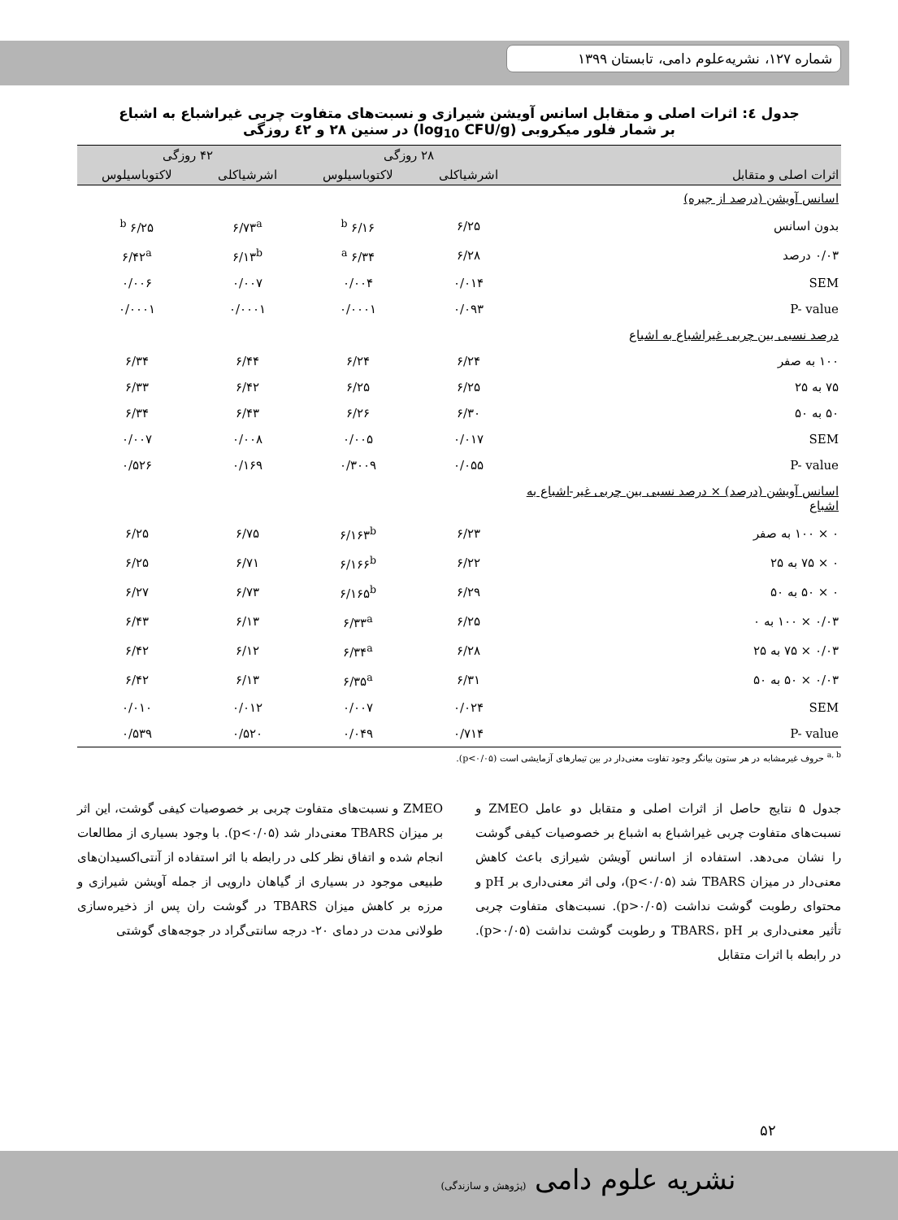شماره ۱۲۷، نشریه‌علوم دامی، تابستان ۱۳۹۹
جدول ٤: اثرات اصلی و متقابل اسانس آویشن شیرازی و نسبت‌های متفاوت چربی غیراشباع به اشباع
بر شمار فلور میکروبی (log<sub>10</sub> CFU/g) در سنین ۲۸ و ٤۲ روزگی
| | ۲۸ روزگی | | ۴۲ روزگی | |
| --- | --- | --- | --- | --- |
| اثرات اصلی و متقابل | اشرشیاکلی | لاکتوباسیلوس | اشرشیاکلی | لاکتوباسیلوس |
| اسانس آویشن (درصد از جیره) | | | | |
| بدون اسانس | ۶/۲۵ | ۶/۱۶ <sup>b</sup> | ۶/۷۳<sup>a</sup> | ۶/۲۵ <sup>b</sup> |
| ۰/۰۳ درصد | ۶/۲۸ | ۶/۳۴ <sup>a</sup> | ۶/۱۳<sup>b</sup> | ۶/۴۲<sup>a</sup> |
| SEM | ۰/۰۱۴ | ۰/۰۰۴ | ۰/۰۰۷ | ۰/۰۰۶ |
| P- value | ۰/۰۹۳ | ۰/۰۰۰۱ | ۰/۰۰۰۱ | ۰/۰۰۰۱ |
| درصد نسبی بین چربی غیراشباع به اشباع | | | | |
| ۱۰۰ به صفر | ۶/۲۴ | ۶/۲۴ | ۶/۴۴ | ۶/۳۴ |
| ۷۵ به ۲۵ | ۶/۲۵ | ۶/۲۵ | ۶/۴۲ | ۶/۳۳ |
| ۵۰ به ۵۰ | ۶/۳۰ | ۶/۲۶ | ۶/۴۳ | ۶/۳۴ |
| SEM | ۰/۰۱۷ | ۰/۰۰۵ | ۰/۰۰۸ | ۰/۰۰۷ |
| P- value | ۰/۰۵۵ | ۰/۳۰۰۹ | ۰/۱۶۹ | ۰/۵۲۶ |
| اسانس آویشن (درصد) × درصد نسبی بین چربی غیر-اشباع به اشباع | | | | |
| ۰ × ۱۰۰ به صفر | ۶/۲۳ | ۶/۱۶۳<sup>b</sup> | ۶/۷۵ | ۶/۲۵ |
| ۰ × ۷۵ به ۲۵ | ۶/۲۲ | ۶/۱۶۶<sup>b</sup> | ۶/۷۱ | ۶/۲۵ |
| ۰ × ۵۰ به ۵۰ | ۶/۲۹ | ۶/۱۶۵<sup>b</sup> | ۶/۷۳ | ۶/۲۷ |
| ۰/۰۳ × ۱۰۰ به ۰ | ۶/۲۵ | ۶/۳۳<sup>a</sup> | ۶/۱۳ | ۶/۴۳ |
| ۰/۰۳ × ۷۵ به ۲۵ | ۶/۲۸ | ۶/۳۴<sup>a</sup> | ۶/۱۲ | ۶/۴۲ |
| ۰/۰۳ × ۵۰ به ۵۰ | ۶/۳۱ | ۶/۳۵<sup>a</sup> | ۶/۱۳ | ۶/۴۲ |
| SEM | ۰/۰۲۴ | ۰/۰۰۷ | ۰/۰۱۲ | ۰/۰۱۰ |
| P- value | ۰/۷۱۴ | ۰/۰۴۹ | ۰/۵۲۰ | ۰/۵۳۹ |
<sup>a, b</sup> حروف غیرمشابه در هر ستون بیانگر وجود تفاوت معنی‌دار در بین تیمارهای آزمایشی است (p<۰/۰۵).
جدول ۵ نتایج حاصل از اثرات اصلی و متقابل دو عامل ZMEO و نسبت‌های متفاوت چربی غیراشباع به اشباع بر خصوصیات کیفی گوشت را نشان می‌دهد. استفاده از اسانس آویشن شیرازی باعث کاهش معنی‌دار در میزان TBARS شد (p<۰/۰۵)، ولی اثر معنی‌داری بر pH و محتوای رطوبت گوشت نداشت (p>۰/۰۵). نسبت‌های متفاوت چربی تأثیر معنی‌داری بر TBARS، pH و رطوبت گوشت نداشت (p>۰/۰۵). در رابطه با اثرات متقابل
ZMEO و نسبت‌های متفاوت چربی بر خصوصیات کیفی گوشت، این اثر بر میزان TBARS معنی‌دار شد (p<۰/۰۵). با وجود بسیاری از مطالعات انجام شده و اتفاق نظر کلی در رابطه با اثر استفاده از آنتی‌اکسیدان‌های طبیعی موجود در بسیاری از گیاهان دارویی از جمله آویشن شیرازی و مرزه بر کاهش میزان TBARS در گوشت ران پس از ذخیره‌سازی طولانی مدت در دمای ۲۰- درجه سانتی‌گراد در جوجه‌های گوشتی
۵۲
نشریه علوم دامی (پژوهش و سازندگی)